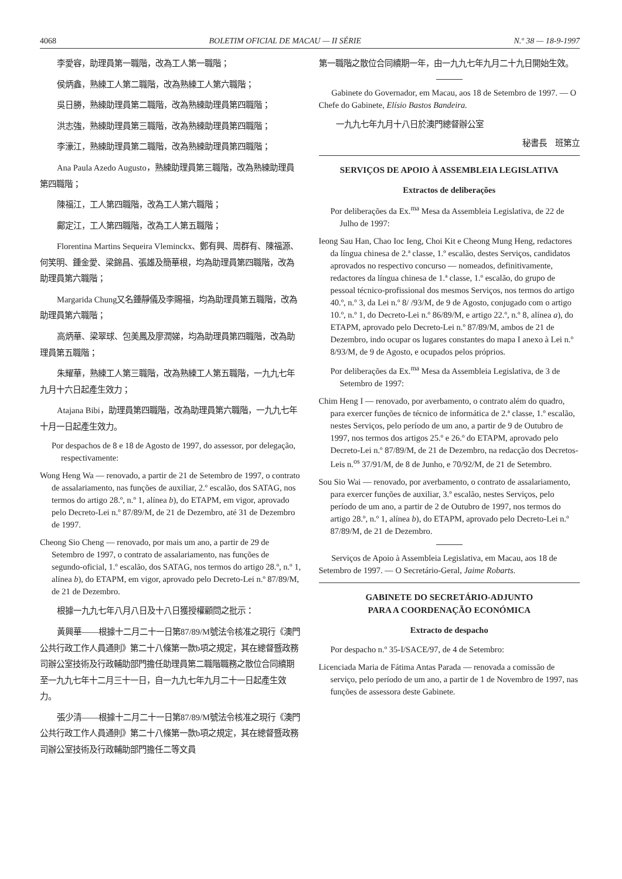4068 BOLETIM OFICIAL DE MACAU — II SÉRIE N.º 38 — 18-9-1997
李愛容，助理員第一職階，改為工人第一職階；
侯炳鑫，熟練工人第二職階，改為熟練工人第六職階；
吳日勝，熟練助理員第二職階，改為熟練助理員第四職階；
洪志強，熟練助理員第三職階，改為熟練助理員第四職階；
李濠江，熟練助理員第二職階，改為熟練助理員第四職階；
Ana Paula Azedo Augusto，熟練助理員第三職階，改為熟練助理員第四職階；
陳福江，工人第四職階，改為工人第六職階；
鄺定江，工人第四職階，改為工人第五職階；
Florentina Martins Sequeira Vleminckx、鄭有興、周群有、陳福源、何笑明、鍾金愛、梁錦昌、張雄及簡華根，均為助理員第四職階，改為助理員第六職階；
Margarida Chung又名鍾靜儀及李賜福，均為助理員第五職階，改為助理員第六職階；
高炳華、梁翠球、包美鳳及廖潤娣，均為助理員第四職階，改為助理員第五職階；
朱耀華，熟練工人第三職階，改為熟練工人第五職階，一九九七年九月十六日起產生效力；
Atajana Bibi，助理員第四職階，改為助理員第六職階，一九九七年十月一日起產生效力。
Por despachos de 8 e 18 de Agosto de 1997, do assessor, por delegação, respectivamente:
Wong Heng Wa — renovado, a partir de 21 de Setembro de 1997, o contrato de assalariamento, nas funções de auxiliar, 2.º escalão, dos SATAG, nos termos do artigo 28.º, n.º 1, alínea b), do ETAPM, em vigor, aprovado pelo Decreto-Lei n.º 87/89/M, de 21 de Dezembro, até 31 de Dezembro de 1997.
Cheong Sio Cheng — renovado, por mais um ano, a partir de 29 de Setembro de 1997, o contrato de assalariamento, nas funções de segundo-oficial, 1.º escalão, dos SATAG, nos termos do artigo 28.º, n.º 1, alínea b), do ETAPM, em vigor, aprovado pelo Decreto-Lei n.º 87/89/M, de 21 de Dezembro.
根據一九九七年八月八日及十八日獲授權顧問之批示：
黃興華——根據十二月二十一日第87/89/M號法令核准之現行《澳門公共行政工作人員通則》第二十八條第一款b項之規定，其在總督暨政務司辦公室技術及行政輔助部門擔任助理員第二職階職務之散位合同續期至一九九七年十二月三十一日，自一九九七年九月二十一日起產生效力。
張少清——根據十二月二十一日第87/89/M號法令核准之現行《澳門公共行政工作人員通則》第二十八條第一款b項之規定，其在總督暨政務司辦公室技術及行政輔助部門擔任二等文員
第一職階之散位合同續期一年，由一九九七年九月二十九日開始生效。
Gabinete do Governador, em Macau, aos 18 de Setembro de 1997. — O Chefe do Gabinete, Elísio Bastos Bandeira.
一九九七年九月十八日於澳門總督辦公室
秘書長　班第立
SERVIÇOS DE APOIO À ASSEMBLEIA LEGISLATIVA
Extractos de deliberações
Por deliberações da Ex.<sup>ma</sup> Mesa da Assembleia Legislativa, de 22 de Julho de 1997:
Ieong Sau Han, Chao Ioc Ieng, Choi Kit e Cheong Mung Heng, redactores da língua chinesa de 2.ª classe, 1.º escalão, destes Serviços, candidatos aprovados no respectivo concurso — nomeados, definitivamente, redactores da língua chinesa de 1.ª classe, 1.º escalão, do grupo de pessoal técnico-profissional dos mesmos Serviços, nos termos do artigo 40.º, n.º 3, da Lei n.º 8/ /93/M, de 9 de Agosto, conjugado com o artigo 10.º, n.º 1, do Decreto-Lei n.º 86/89/M, e artigo 22.º, n.º 8, alínea a), do ETAPM, aprovado pelo Decreto-Lei n.º 87/89/M, ambos de 21 de Dezembro, indo ocupar os lugares constantes do mapa I anexo à Lei n.º 8/93/M, de 9 de Agosto, e ocupados pelos próprios.
Por deliberações da Ex.<sup>ma</sup> Mesa da Assembleia Legislativa, de 3 de Setembro de 1997:
Chim Heng I — renovado, por averbamento, o contrato além do quadro, para exercer funções de técnico de informática de 2.ª classe, 1.º escalão, nestes Serviços, pelo período de um ano, a partir de 9 de Outubro de 1997, nos termos dos artigos 25.º e 26.º do ETAPM, aprovado pelo Decreto-Lei n.º 87/89/M, de 21 de Dezembro, na redacção dos Decretos-Leis n.<sup>os</sup> 37/91/M, de 8 de Junho, e 70/92/M, de 21 de Setembro.
Sou Sio Wai — renovado, por averbamento, o contrato de assalariamento, para exercer funções de auxiliar, 3.º escalão, nestes Serviços, pelo período de um ano, a partir de 2 de Outubro de 1997, nos termos do artigo 28.º, n.º 1, alínea b), do ETAPM, aprovado pelo Decreto-Lei n.º 87/89/M, de 21 de Dezembro.
Serviços de Apoio à Assembleia Legislativa, em Macau, aos 18 de Setembro de 1997. — O Secretário-Geral, Jaime Robarts.
GABINETE DO SECRETÁRIO-ADJUNTO
PARA A COORDENAÇÃO ECONÓMICA
Extracto de despacho
Por despacho n.º 35-I/SACE/97, de 4 de Setembro:
Licenciada Maria de Fátima Antas Parada — renovada a comissão de serviço, pelo período de um ano, a partir de 1 de Novembro de 1997, nas funções de assessora deste Gabinete.